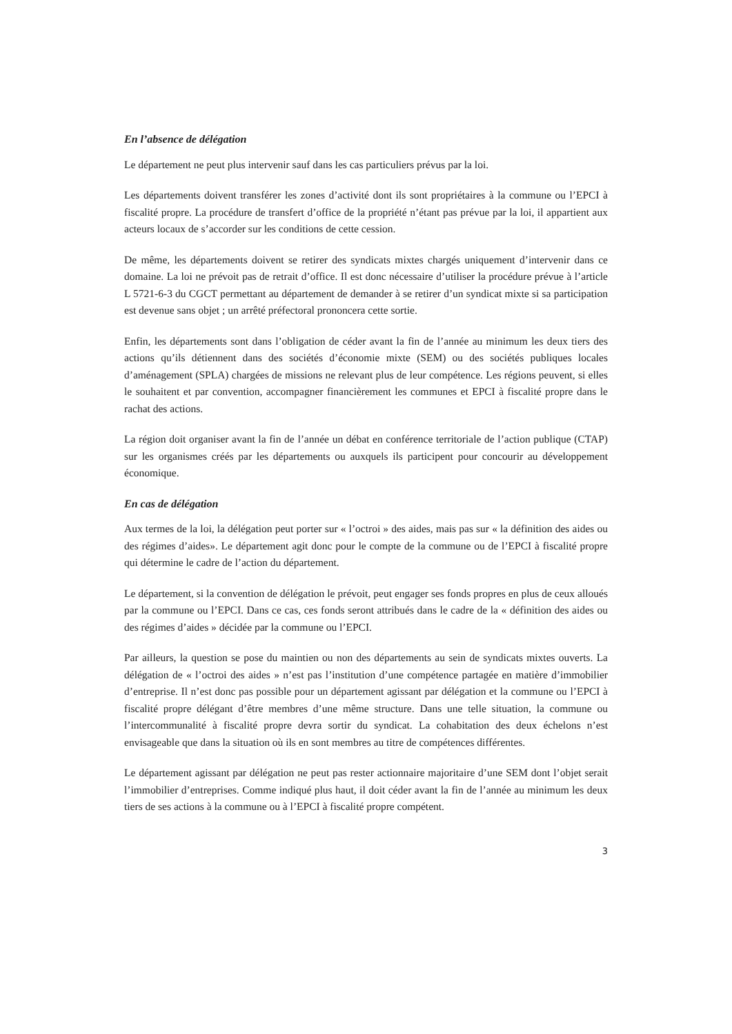En l’absence de délégation
Le département ne peut plus intervenir sauf dans les cas particuliers prévus par la loi.
Les départements doivent transférer les zones d’activité dont ils sont propriétaires à la commune ou l’EPCI à fiscalité propre. La procédure de transfert d’office de la propriété n’étant pas prévue par la loi, il appartient aux acteurs locaux de s’accorder sur les conditions de cette cession.
De même, les départements doivent se retirer des syndicats mixtes chargés uniquement d’intervenir dans ce domaine. La loi ne prévoit pas de retrait d’office. Il est donc nécessaire d’utiliser la procédure prévue à l’article L 5721-6-3 du CGCT permettant au département de demander à se retirer d’un syndicat mixte si sa participation est devenue sans objet ; un arrêté préfectoral prononcera cette sortie.
Enfin, les départements sont dans l’obligation de céder avant la fin de l’année au minimum les deux tiers des actions qu’ils détiennent dans des sociétés d’économie mixte (SEM) ou des sociétés publiques locales d’aménagement (SPLA) chargées de missions ne relevant plus de leur compétence. Les régions peuvent, si elles le souhaitent et par convention, accompagner financièrement les communes et EPCI à fiscalité propre dans le rachat des actions.
La région doit organiser avant la fin de l’année un débat en conférence territoriale de l’action publique (CTAP) sur les organismes créés par les départements ou auxquels ils participent pour concourir au développement économique.
En cas de délégation
Aux termes de la loi, la délégation peut porter sur « l’octroi » des aides, mais pas sur « la définition des aides ou des régimes d’aides». Le département agit donc pour le compte de la commune ou de l’EPCI à fiscalité propre qui détermine le cadre de l’action du département.
Le département, si la convention de délégation le prévoit, peut engager ses fonds propres en plus de ceux alloués par la commune ou l’EPCI. Dans ce cas, ces fonds seront attribués dans le cadre de la « définition des aides ou des régimes d’aides » décidée par la commune ou l’EPCI.
Par ailleurs, la question se pose du maintien ou non des départements au sein de syndicats mixtes ouverts. La délégation de « l’octroi des aides » n’est pas l’institution d’une compétence partagée en matière d’immobilier d’entreprise. Il n’est donc pas possible pour un département agissant par délégation et la commune ou l’EPCI à fiscalité propre délégant d’être membres d’une même structure. Dans une telle situation, la commune ou l’intercommunalité à fiscalité propre devra sortir du syndicat. La cohabitation des deux échelons n’est envisageable que dans la situation où ils en sont membres au titre de compétences différentes.
Le département agissant par délégation ne peut pas rester actionnaire majoritaire d’une SEM dont l’objet serait l’immobilier d’entreprises. Comme indiqué plus haut, il doit céder avant la fin de l’année au minimum les deux tiers de ses actions à la commune ou à l’EPCI à fiscalité propre compétent.
3